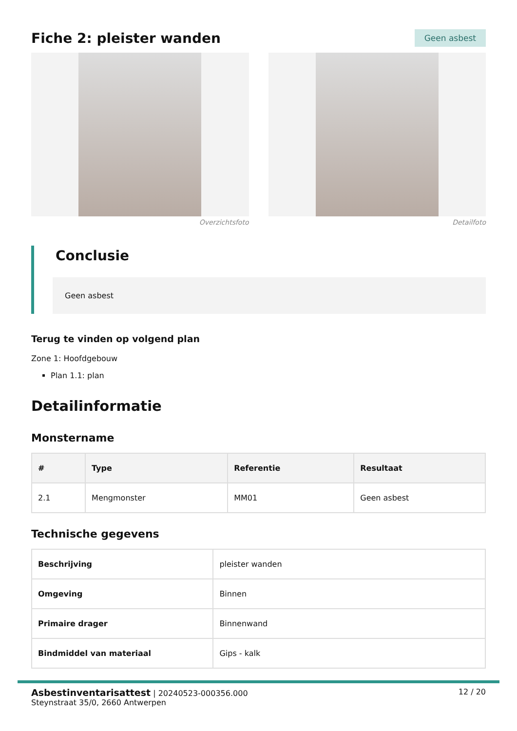Fiche 2: pleister wanden
Geen asbest
Overzichtsfoto Detailfoto
Conclusie
Geen asbest
Terug te vinden op volgend plan
Zone 1: Hoofdgebouw
Plan 1.1: plan
Detailinformatie
Monstername
| # | Type | Referentie | Resultaat |
| --- | --- | --- | --- |
| 2.1 | Mengmonster | MM01 | Geen asbest |
Technische gegevens
| Beschrijving | pleister wanden |
| Omgeving | Binnen |
| Primaire drager | Binnenwand |
| Bindmiddel van materiaal | Gips - kalk |
Asbestinventarisattest | 20240523-000356.000
Steynstraat 35/0, 2660 Antwerpen
12 / 20